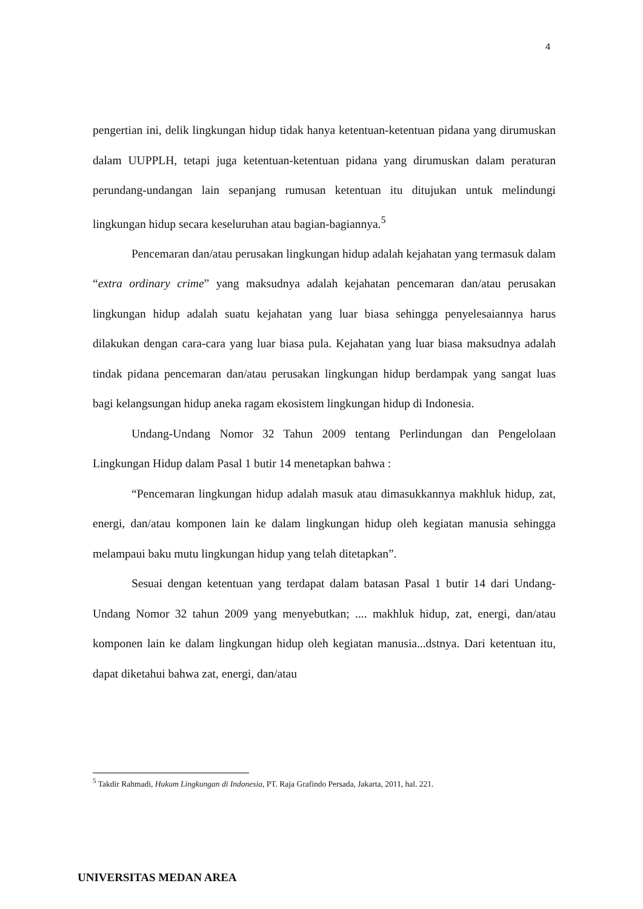4
pengertian ini, delik lingkungan hidup tidak hanya ketentuan-ketentuan pidana yang dirumuskan dalam UUPPLH, tetapi juga ketentuan-ketentuan pidana yang dirumuskan dalam peraturan perundang-undangan lain sepanjang rumusan ketentuan itu ditujukan untuk melindungi lingkungan hidup secara keseluruhan atau bagian-bagiannya.<sup>5</sup>
Pencemaran dan/atau perusakan lingkungan hidup adalah kejahatan yang termasuk dalam “extra ordinary crime” yang maksudnya adalah kejahatan pencemaran dan/atau perusakan lingkungan hidup adalah suatu kejahatan yang luar biasa sehingga penyelesaiannya harus dilakukan dengan cara-cara yang luar biasa pula. Kejahatan yang luar biasa maksudnya adalah tindak pidana pencemaran dan/atau perusakan lingkungan hidup berdampak yang sangat luas bagi kelangsungan hidup aneka ragam ekosistem lingkungan hidup di Indonesia.
Undang-Undang Nomor 32 Tahun 2009 tentang Perlindungan dan Pengelolaan Lingkungan Hidup dalam Pasal 1 butir 14 menetapkan bahwa :
“Pencemaran lingkungan hidup adalah masuk atau dimasukkannya makhluk hidup, zat, energi, dan/atau komponen lain ke dalam lingkungan hidup oleh kegiatan manusia sehingga melampaui baku mutu lingkungan hidup yang telah ditetapkan”.
Sesuai dengan ketentuan yang terdapat dalam batasan Pasal 1 butir 14 dari Undang-Undang Nomor 32 tahun 2009 yang menyebutkan; .... makhluk hidup, zat, energi, dan/atau komponen lain ke dalam lingkungan hidup oleh kegiatan manusia...dstnya. Dari ketentuan itu, dapat diketahui bahwa zat, energi, dan/atau
<sup>5</sup> Takdir Rahmadi, Hukum Lingkungan di Indonesia, PT. Raja Grafindo Persada, Jakarta, 2011, hal. 221.
UNIVERSITAS MEDAN AREA